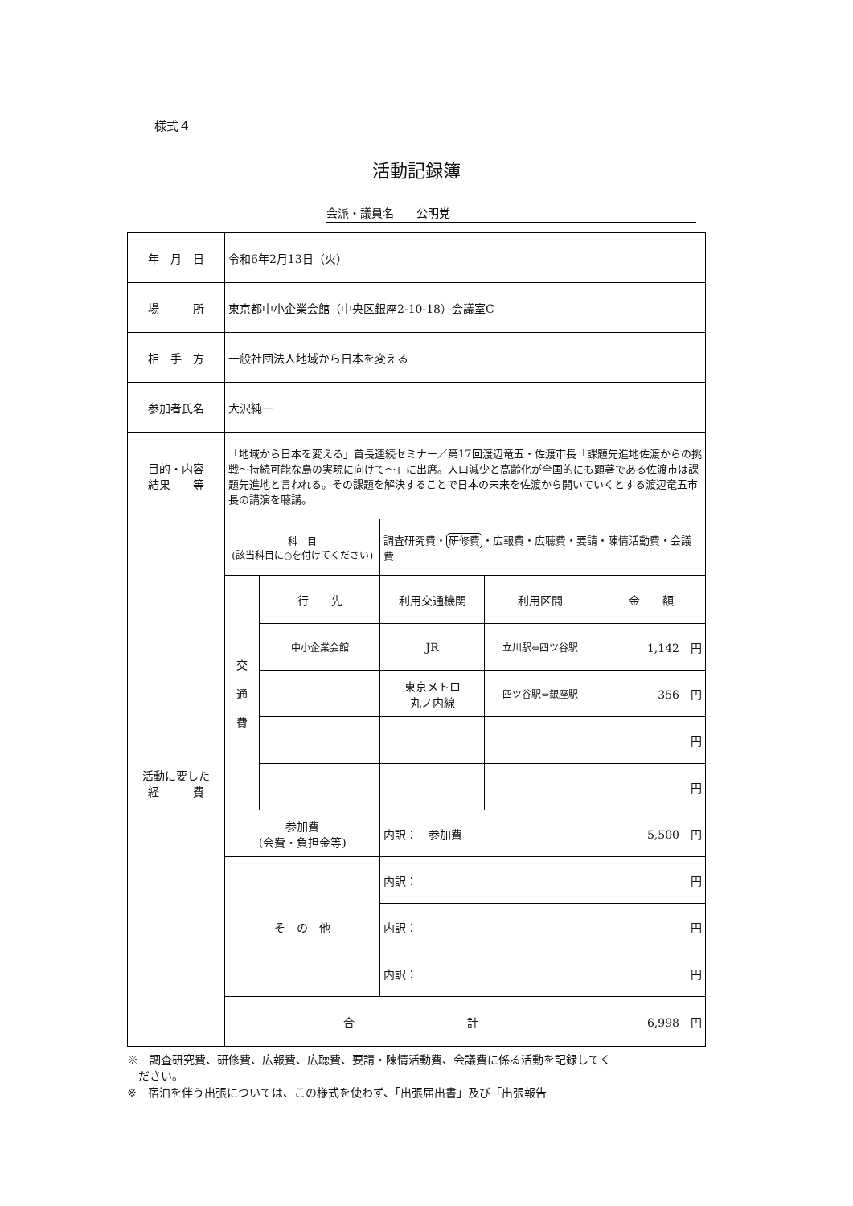様式４
活動記録簿
会派・議員名　　公明党
| 年 月 日 | 令和6年2月13日（火） | | | | |
| 場 所 | 東京都中小企業会館（中央区銀座2-10-18）会議室C | | | | |
| 相 手 方 | 一般社団法人地域から日本を変える | | | | |
| 参加者氏名 | 大沢純一 | | | | |
| 目的・内容 結果 等 | 「地域から日本を変える」首長連続セミナー／第17回渡辺竜五・佐渡市長「課題先進地佐渡からの挑戦～持続可能な島の実現に向けて～」に出席。人口減少と高齢化が全国的にも顕著である佐渡市は課題先進地と言われる。その課題を解決することで日本の未来を佐渡から開いていくとする渡辺竜五市長の講演を聴講。 | | | | |
| 活動に要した 経 費 | 科 目 (該当科目に○を付けてください) | | 調査研究費・ 研修費 ・広報費・広聴費・要請・陳情活動費・会議費 | | |
| | 交 通 費 | 行 先 | 利用交通機関 | 利用区間 | 金 額 |
| | | 中小企業会館 | JR | 立川駅⇔四ツ谷駅 | 1,142 円 |
| | | | 東京メトロ 丸ノ内線 | 四ツ谷駅⇔銀座駅 | 356 円 |
| | | | | | 円 |
| | | | | | 円 |
| | 参加費 (会費・負担金等) | | 内訳： 参加費 | | 5,500 円 |
| | そ の 他 | | 内訳： | | 円 |
| | | | 内訳： | | 円 |
| | | | 内訳： | | 円 |
| | 合 計 | | | | 6,998 円 |
※　調査研究費、研修費、広報費、広聴費、要請・陳情活動費、会議費に係る活動を記録してく
　ださい。
※　宿泊を伴う出張については、この様式を使わず、「出張届出書」及び「出張報告